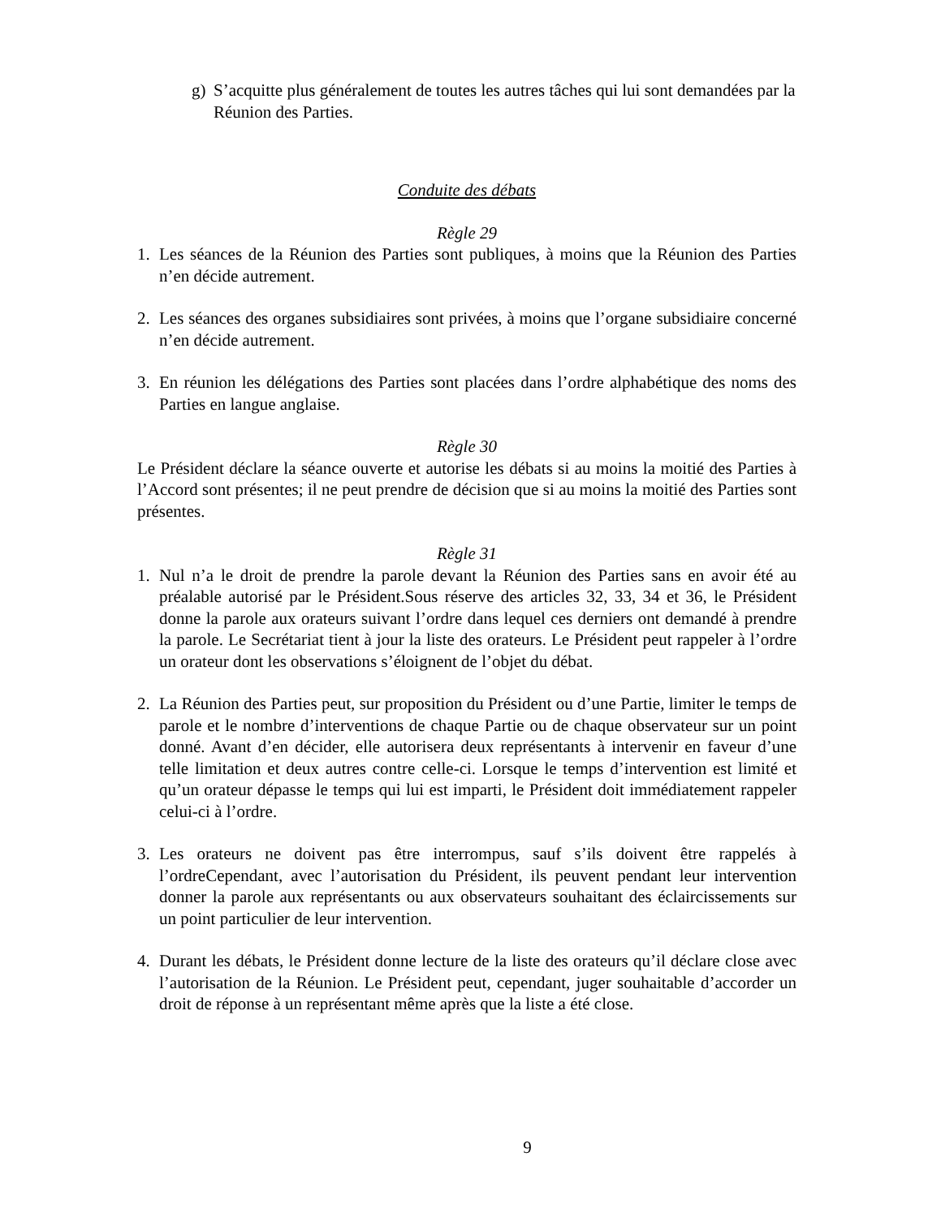g) S’acquitte plus généralement de toutes les autres tâches qui lui sont demandées par la Réunion des Parties.
Conduite des débats
Règle 29
1. Les séances de la Réunion des Parties sont publiques, à moins que la Réunion des Parties n’en décide autrement.
2. Les séances des organes subsidiaires sont privées, à moins que l’organe subsidiaire concerné n’en décide autrement.
3. En réunion les délégations des Parties sont placées dans l’ordre alphabétique des noms des Parties en langue anglaise.
Règle 30
Le Président déclare la séance ouverte et autorise les débats si au moins la moitié des Parties à l’Accord sont présentes; il ne peut prendre de décision que si au moins la moitié des Parties sont présentes.
Règle 31
1. Nul n’a le droit de prendre la parole devant la Réunion des Parties sans en avoir été au préalable autorisé par le Président.Sous réserve des articles 32, 33, 34 et 36, le Président donne la parole aux orateurs suivant l’ordre dans lequel ces derniers ont demandé à prendre la parole. Le Secrétariat tient à jour la liste des orateurs. Le Président peut rappeler à l’ordre un orateur dont les observations s’éloignent de l’objet du débat.
2. La Réunion des Parties peut, sur proposition du Président ou d’une Partie, limiter le temps de parole et le nombre d’interventions de chaque Partie ou de chaque observateur sur un point donné. Avant d’en décider, elle autorisera deux représentants à intervenir en faveur d’une telle limitation et deux autres contre celle-ci. Lorsque le temps d’intervention est limité et qu’un orateur dépasse le temps qui lui est imparti, le Président doit immédiatement rappeler celui-ci à l’ordre.
3. Les orateurs ne doivent pas être interrompus, sauf s’ils doivent être rappelés à l’ordreCependant, avec l’autorisation du Président, ils peuvent pendant leur intervention donner la parole aux représentants ou aux observateurs souhaitant des éclaircissements sur un point particulier de leur intervention.
4. Durant les débats, le Président donne lecture de la liste des orateurs qu’il déclare close avec l’autorisation de la Réunion. Le Président peut, cependant, juger souhaitable d’accorder un droit de réponse à un représentant même après que la liste a été close.
9